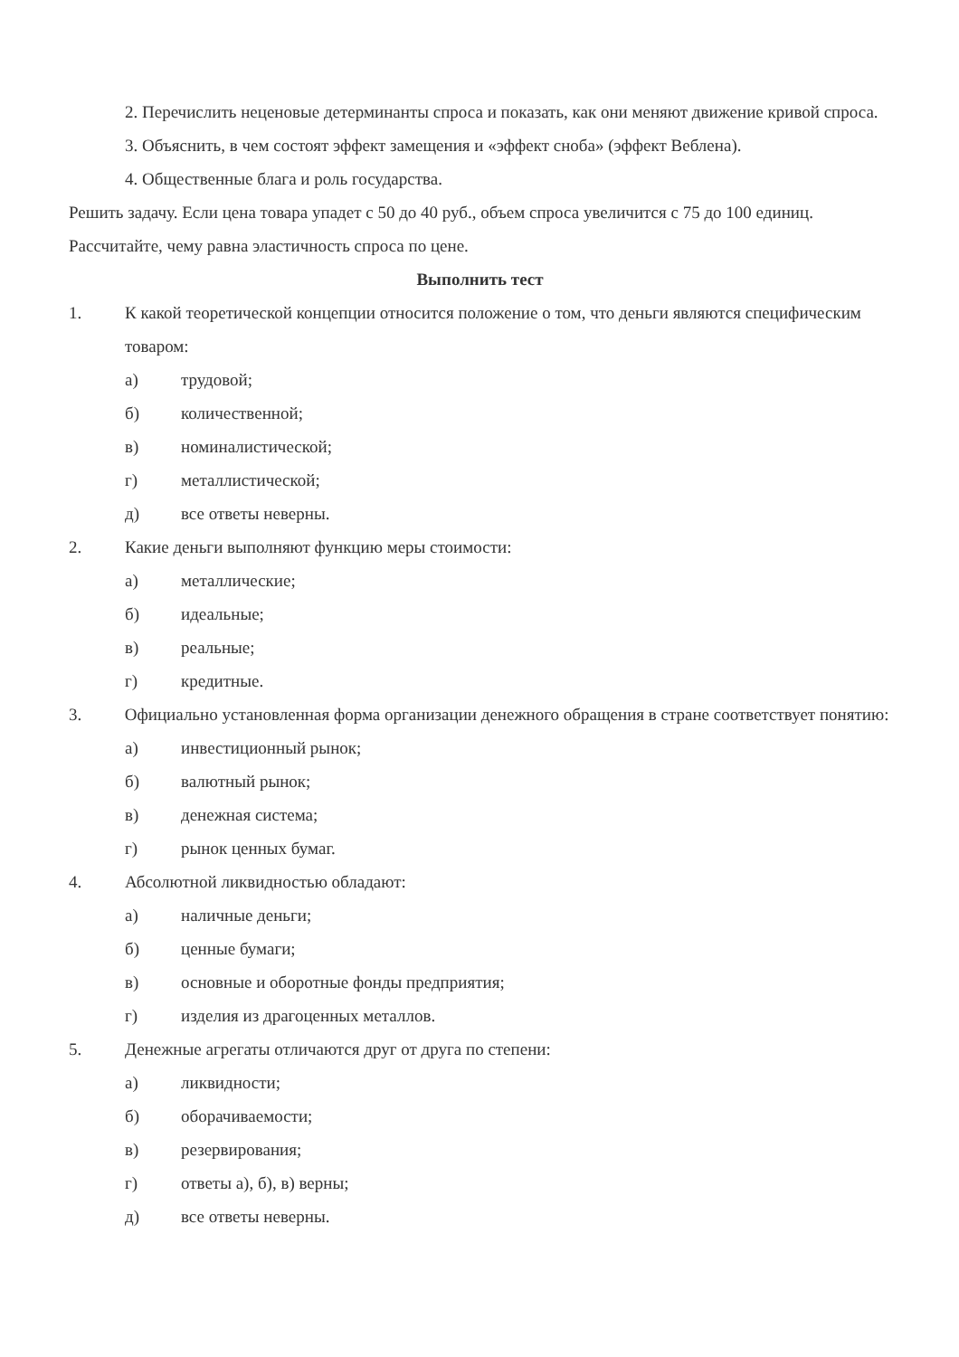2. Перечислить неценовые детерминанты спроса и показать, как они меняют движение кривой спроса.
3. Объяснить, в чем состоят эффект замещения и «эффект сноба» (эффект Веблена).
4. Общественные блага и роль государства.
Решить задачу. Если цена товара упадет с 50 до 40 руб., объем спроса увеличится с 75 до 100 единиц. Рассчитайте, чему равна эластичность спроса по цене.
Выполнить тест
1. К какой теоретической концепции относится положение о том, что деньги являются специфическим товаром:
а) трудовой;
б) количественной;
в) номиналистической;
г) металлистической;
д) все ответы неверны.
2. Какие деньги выполняют функцию меры стоимости:
а) металлические;
б) идеальные;
в) реальные;
г) кредитные.
3. Официально установленная форма организации денежного обращения в стране соответствует понятию:
а) инвестиционный рынок;
б) валютный рынок;
в) денежная система;
г) рынок ценных бумаг.
4. Абсолютной ликвидностью обладают:
а) наличные деньги;
б) ценные бумаги;
в) основные и оборотные фонды предприятия;
г) изделия из драгоценных металлов.
5. Денежные агрегаты отличаются друг от друга по степени:
а) ликвидности;
б) оборачиваемости;
в) резервирования;
г) ответы а), б), в) верны;
д) все ответы неверны.